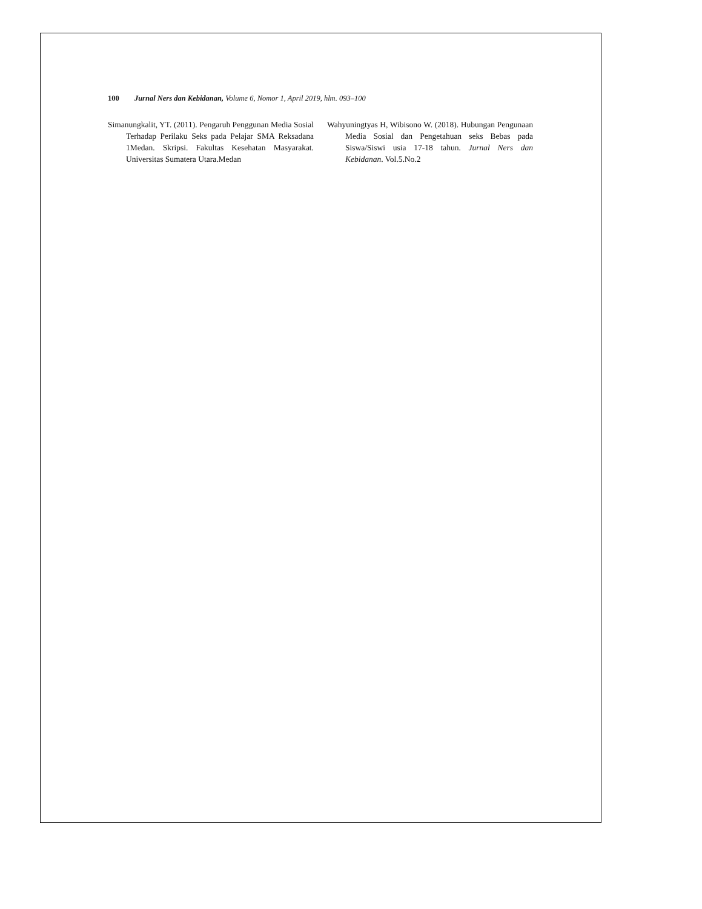100 Jurnal Ners dan Kebidanan, Volume 6, Nomor 1, April 2019, hlm. 093–100
Simanungkalit, YT. (2011). Pengaruh Penggunan Media Sosial Terhadap Perilaku Seks pada Pelajar SMA Reksadana 1Medan. Skripsi. Fakultas Kesehatan Masyarakat. Universitas Sumatera Utara.Medan
Wahyuningtyas H, Wibisono W. (2018). Hubungan Pengunaan Media Sosial dan Pengetahuan seks Bebas pada Siswa/Siswi usia 17-18 tahun. Jurnal Ners dan Kebidanan. Vol.5.No.2